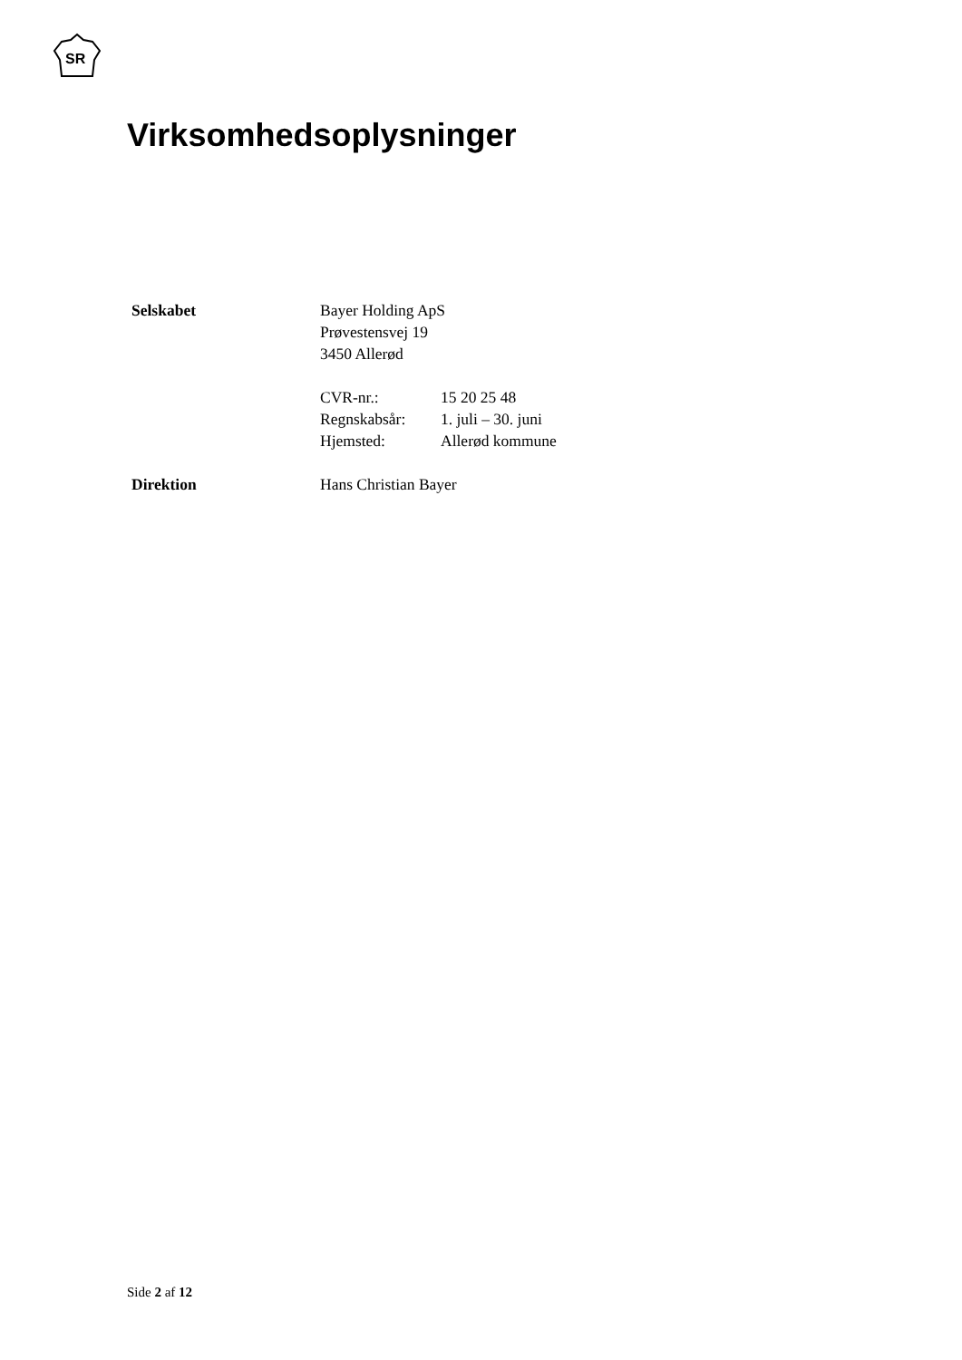SR
Virksomhedsoplysninger
| Selskabet | Bayer Holding ApS Prøvestensvej 19 3450 Allerød | |
| | CVR-nr.: | 15 20 25 48 |
| | Regnskabsår: | 1. juli – 30. juni |
| | Hjemsted: | Allerød kommune |
| Direktion | Hans Christian Bayer | |
Side 2 af 12